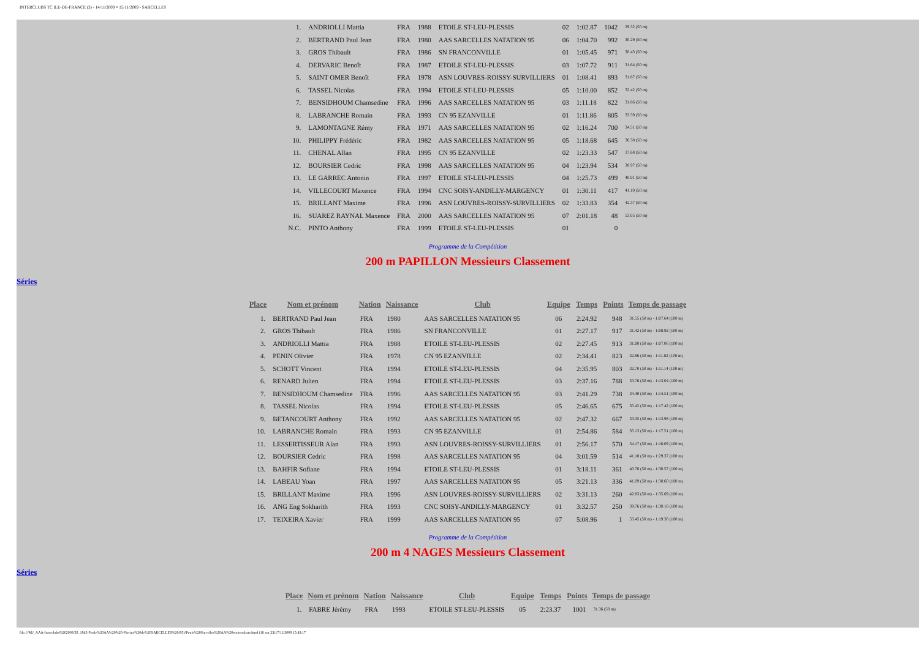INTERCLUBS TC ILE-DE-FRANCE (3) - 14/11/2009 ¤ 15/11/2009 - SARCELLES
| 1. | ANDRIOLLI Mattia | FRA | 1988 | ETOILE ST-LEU-PLESSIS | 02 | 1:02.87 | 1042 | 29.32 (50 m) |
| 2. | BERTRAND Paul Jean | FRA | 1980 | AAS SARCELLES NATATION 95 | 06 | 1:04.70 | 992 | 30.29 (50 m) |
| 3. | GROS Thibault | FRA | 1986 | SN FRANCONVILLE | 01 | 1:05.45 | 971 | 30.43 (50 m) |
| 4. | DERVARIC Benoît | FRA | 1987 | ETOILE ST-LEU-PLESSIS | 03 | 1:07.72 | 911 | 31.64 (50 m) |
| 5. | SAINT OMER Benoît | FRA | 1978 | ASN LOUVRES-ROISSY-SURVILLIERS | 01 | 1:08.41 | 893 | 31.67 (50 m) |
| 6. | TASSEL Nicolas | FRA | 1994 | ETOILE ST-LEU-PLESSIS | 05 | 1:10.00 | 852 | 32.42 (50 m) |
| 7. | BENSIDHOUM Chamsedine | FRA | 1996 | AAS SARCELLES NATATION 95 | 03 | 1:11.18 | 822 | 31.86 (50 m) |
| 8. | LABRANCHE Romain | FRA | 1993 | CN 95 EZANVILLE | 01 | 1:11.86 | 805 | 33.59 (50 m) |
| 9. | LAMONTAGNE Rémy | FRA | 1971 | AAS SARCELLES NATATION 95 | 02 | 1:16.24 | 700 | 34.51 (50 m) |
| 10. | PHILIPPY Frédéric | FRA | 1982 | AAS SARCELLES NATATION 95 | 05 | 1:18.68 | 645 | 36.38 (50 m) |
| 11. | CHENAL Allan | FRA | 1995 | CN 95 EZANVILLE | 02 | 1:23.33 | 547 | 37.68 (50 m) |
| 12. | BOURSIER Cedric | FRA | 1998 | AAS SARCELLES NATATION 95 | 04 | 1:23.94 | 534 | 38.97 (50 m) |
| 13. | LE GARREC Antonin | FRA | 1997 | ETOILE ST-LEU-PLESSIS | 04 | 1:25.73 | 499 | 40.01 (50 m) |
| 14. | VILLECOURT Maxence | FRA | 1994 | CNC SOISY-ANDILLY-MARGENCY | 01 | 1:30.11 | 417 | 41.10 (50 m) |
| 15. | BRILLANT Maxime | FRA | 1996 | ASN LOUVRES-ROISSY-SURVILLIERS | 02 | 1:33.83 | 354 | 42.37 (50 m) |
| 16. | SUAREZ RAYNAL Maxence | FRA | 2000 | AAS SARCELLES NATATION 95 | 07 | 2:01.18 | 48 | 53.05 (50 m) |
| N.C. | PINTO Anthony | FRA | 1999 | ETOILE ST-LEU-PLESSIS | 01 | | 0 | |
Programme de la Compétition
200 m PAPILLON Messieurs Classement
Séries
| Place | Nom et prénom | Nation | Naissance | Club | Equipe | Temps | Points | Temps de passage |
| --- | --- | --- | --- | --- | --- | --- | --- | --- |
| 1. | BERTRAND Paul Jean | FRA | 1980 | AAS SARCELLES NATATION 95 | 06 | 2:24.92 | 948 | 31.55 (50 m) - 1:07.64 (100 m) |
| 2. | GROS Thibault | FRA | 1986 | SN FRANCONVILLE | 01 | 2:27.17 | 917 | 31.42 (50 m) - 1:08.92 (100 m) |
| 3. | ANDRIOLLI Mattia | FRA | 1988 | ETOILE ST-LEU-PLESSIS | 02 | 2:27.45 | 913 | 31.00 (50 m) - 1:07.06 (100 m) |
| 4. | PENIN Olivier | FRA | 1978 | CN 95 EZANVILLE | 02 | 2:34.41 | 823 | 32.86 (50 m) - 1:11.82 (100 m) |
| 5. | SCHOTT Vincent | FRA | 1994 | ETOILE ST-LEU-PLESSIS | 04 | 2:35.95 | 803 | 32.70 (50 m) - 1:11.14 (100 m) |
| 6. | RENARD Julien | FRA | 1994 | ETOILE ST-LEU-PLESSIS | 03 | 2:37.16 | 788 | 33.76 (50 m) - 1:13.04 (100 m) |
| 7. | BENSIDHOUM Chamsedine | FRA | 1996 | AAS SARCELLES NATATION 95 | 03 | 2:41.29 | 738 | 34.40 (50 m) - 1:14.51 (100 m) |
| 8. | TASSEL Nicolas | FRA | 1994 | ETOILE ST-LEU-PLESSIS | 05 | 2:46.65 | 675 | 35.42 (50 m) - 1:17.42 (100 m) |
| 9. | BETANCOURT Anthony | FRA | 1992 | AAS SARCELLES NATATION 95 | 02 | 2:47.32 | 667 | 33.35 (50 m) - 1:13.98 (100 m) |
| 10. | LABRANCHE Romain | FRA | 1993 | CN 95 EZANVILLE | 01 | 2:54.86 | 584 | 35.13 (50 m) - 1:17.51 (100 m) |
| 11. | LESSERTISSEUR Alan | FRA | 1993 | ASN LOUVRES-ROISSY-SURVILLIERS | 01 | 2:56.17 | 570 | 34.17 (50 m) - 1:16.09 (100 m) |
| 12. | BOURSIER Cedric | FRA | 1998 | AAS SARCELLES NATATION 95 | 04 | 3:01.59 | 514 | 41.10 (50 m) - 1:29.37 (100 m) |
| 13. | BAHFIR Sofiane | FRA | 1994 | ETOILE ST-LEU-PLESSIS | 01 | 3:18.11 | 361 | 40.70 (50 m) - 1:30.57 (100 m) |
| 14. | LABEAU Yoan | FRA | 1997 | AAS SARCELLES NATATION 95 | 05 | 3:21.13 | 336 | 41.09 (50 m) - 1:30.60 (100 m) |
| 15. | BRILLANT Maxime | FRA | 1996 | ASN LOUVRES-ROISSY-SURVILLIERS | 02 | 3:31.13 | 260 | 42.83 (50 m) - 1:35.69 (100 m) |
| 16. | ANG Eng Sokharith | FRA | 1993 | CNC SOISY-ANDILLY-MARGENCY | 01 | 3:32.57 | 250 | 39.76 (50 m) - 1:30.16 (100 m) |
| 17. | TEIXEIRA Xavier | FRA | 1999 | AAS SARCELLES NATATION 95 | 07 | 5:08.96 | 1 | 53.45 (50 m) - 1:19.36 (100 m) |
Programme de la Compétition
200 m 4 NAGES Messieurs Classement
Séries
| Place | Nom et prénom | Nation | Naissance | Club | Equipe | Temps | Points | Temps de passage |
| --- | --- | --- | --- | --- | --- | --- | --- | --- |
| 1. | FABRE Jérémy | FRA | 1993 | ETOILE ST-LEU-PLESSIS | 05 | 2:23.37 | 1001 | 31.36 (50 m) |
file:///M|/_AAA-Interclubs%202009/28_1845-Poule%20AA%20%20-Piscine%20de%20SARCELLES%20(95)/Poule%20Sarcelles%20AA%20res/resultats.html (16 sur 23)17/11/2009 15:43:17